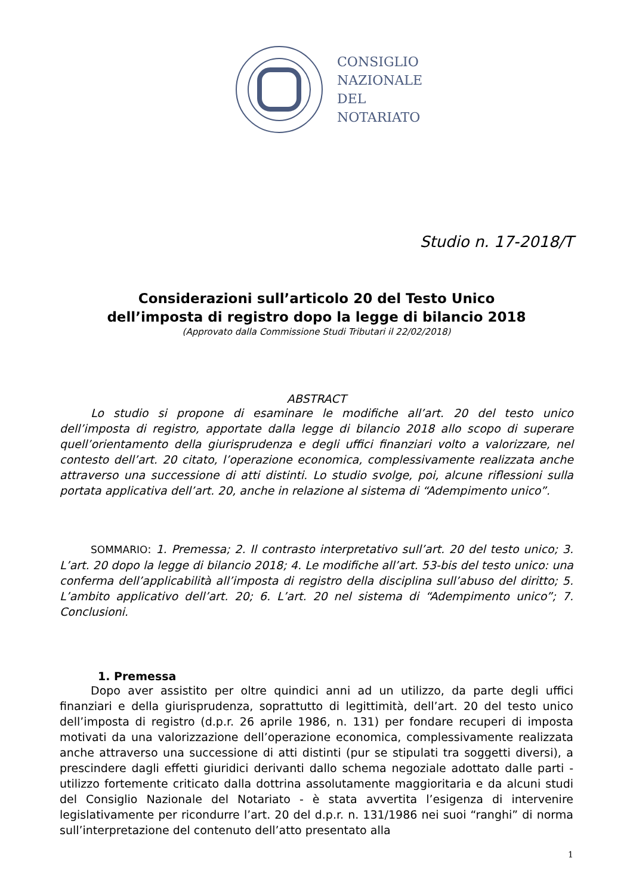CONSIGLIO
NAZIONALE
DEL
NOTARIATO
Studio n. 17-2018/T
Considerazioni sull’articolo 20 del Testo Unico
dell’imposta di registro dopo la legge di bilancio 2018
(Approvato dalla Commissione Studi Tributari il 22/02/2018)
ABSTRACT
Lo studio si propone di esaminare le modifiche all’art. 20 del testo unico dell’imposta di registro, apportate dalla legge di bilancio 2018 allo scopo di superare quell’orientamento della giurisprudenza e degli uffici finanziari volto a valorizzare, nel contesto dell’art. 20 citato, l’operazione economica, complessivamente realizzata anche attraverso una successione di atti distinti. Lo studio svolge, poi, alcune riflessioni sulla portata applicativa dell’art. 20, anche in relazione al sistema di “Adempimento unico”.
SOMMARIO: 1. Premessa; 2. Il contrasto interpretativo sull’art. 20 del testo unico; 3. L’art. 20 dopo la legge di bilancio 2018; 4. Le modifiche all’art. 53-bis del testo unico: una conferma dell’applicabilità all’imposta di registro della disciplina sull’abuso del diritto; 5. L’ambito applicativo dell’art. 20; 6. L’art. 20 nel sistema di “Adempimento unico”; 7. Conclusioni.
1. Premessa
Dopo aver assistito per oltre quindici anni ad un utilizzo, da parte degli uffici finanziari e della giurisprudenza, soprattutto di legittimità, dell’art. 20 del testo unico dell’imposta di registro (d.p.r. 26 aprile 1986, n. 131) per fondare recuperi di imposta motivati da una valorizzazione dell’operazione economica, complessivamente realizzata anche attraverso una successione di atti distinti (pur se stipulati tra soggetti diversi), a prescindere dagli effetti giuridici derivanti dallo schema negoziale adottato dalle parti - utilizzo fortemente criticato dalla dottrina assolutamente maggioritaria e da alcuni studi del Consiglio Nazionale del Notariato - è stata avvertita l’esigenza di intervenire legislativamente per ricondurre l’art. 20 del d.p.r. n. 131/1986 nei suoi “ranghi” di norma sull’interpretazione del contenuto dell’atto presentato alla
1